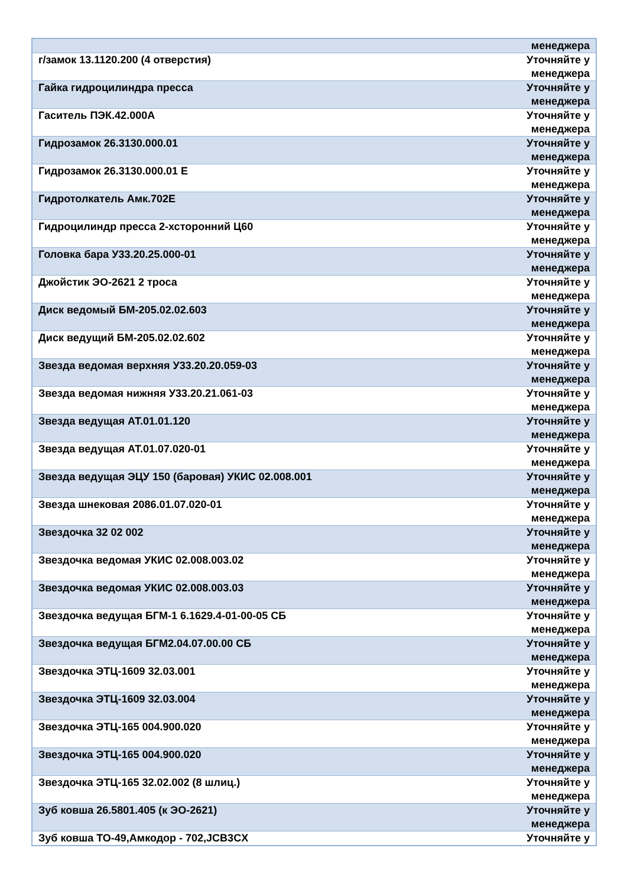| | менеджера |
| г/замок 13.1120.200 (4 отверстия) | Уточняйте у менеджера |
| Гайка гидроцилиндра пресса | Уточняйте у менеджера |
| Гаситель ПЭК.42.000А | Уточняйте у менеджера |
| Гидрозамок 26.3130.000.01 | Уточняйте у менеджера |
| Гидрозамок 26.3130.000.01 Е | Уточняйте у менеджера |
| Гидротолкатель Амк.702Е | Уточняйте у менеджера |
| Гидроцилиндр пресса 2-хсторонний Ц60 | Уточняйте у менеджера |
| Головка бара У33.20.25.000-01 | Уточняйте у менеджера |
| Джойстик ЭО-2621 2 троса | Уточняйте у менеджера |
| Диск ведомый БМ-205.02.02.603 | Уточняйте у менеджера |
| Диск ведущий БМ-205.02.02.602 | Уточняйте у менеджера |
| Звезда ведомая верхняя У33.20.20.059-03 | Уточняйте у менеджера |
| Звезда ведомая нижняя У33.20.21.061-03 | Уточняйте у менеджера |
| Звезда ведущая АТ.01.01.120 | Уточняйте у менеджера |
| Звезда ведущая АТ.01.07.020-01 | Уточняйте у менеджера |
| Звезда ведущая ЭЦУ 150 (баровая) УКИС 02.008.001 | Уточняйте у менеджера |
| Звезда шнековая 2086.01.07.020-01 | Уточняйте у менеджера |
| Звездочка 32 02 002 | Уточняйте у менеджера |
| Звездочка ведомая УКИС 02.008.003.02 | Уточняйте у менеджера |
| Звездочка ведомая УКИС 02.008.003.03 | Уточняйте у менеджера |
| Звездочка ведущая БГМ-1 6.1629.4-01-00-05 СБ | Уточняйте у менеджера |
| Звездочка ведущая БГМ2.04.07.00.00 СБ | Уточняйте у менеджера |
| Звездочка ЭТЦ-1609 32.03.001 | Уточняйте у менеджера |
| Звездочка ЭТЦ-1609 32.03.004 | Уточняйте у менеджера |
| Звездочка ЭТЦ-165 004.900.020 | Уточняйте у менеджера |
| Звездочка ЭТЦ-165 004.900.020 | Уточняйте у менеджера |
| Звездочка ЭТЦ-165 32.02.002 (8 шлиц.) | Уточняйте у менеджера |
| Зуб ковша 26.5801.405 (к ЭО-2621) | Уточняйте у менеджера |
| Зуб ковша ТО-49,Амкодор - 702,JCB3CX | Уточняйте у |